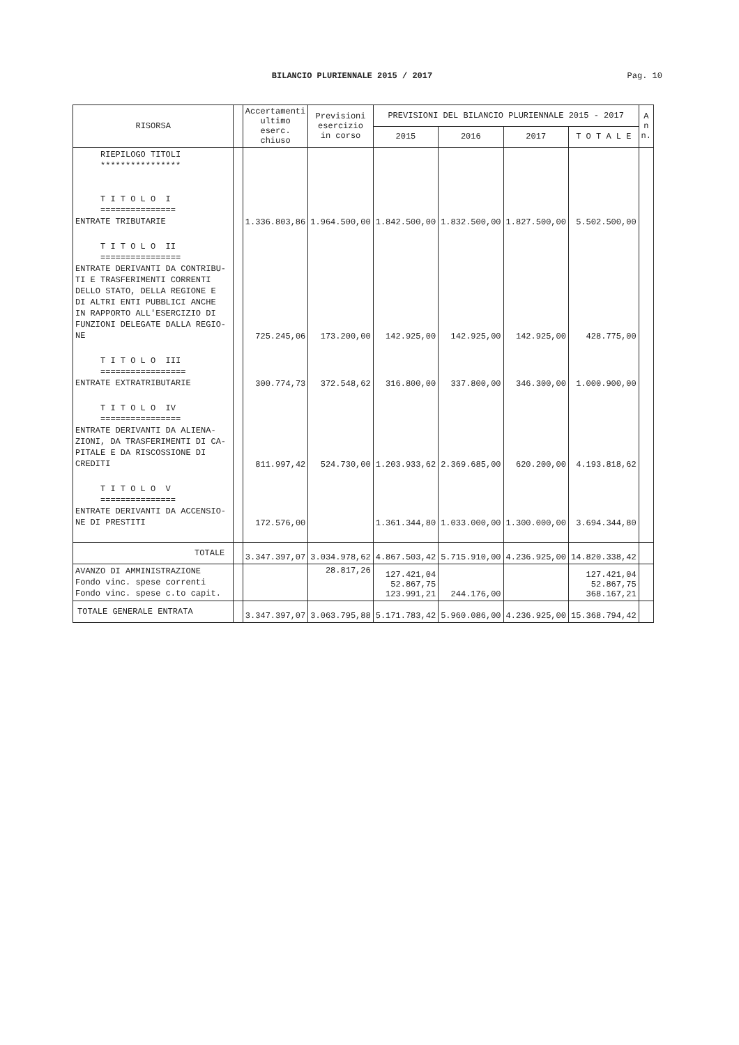BILANCIO PLURIENNALE 2015 / 2017 Pag. 10
| RISORSA | | Accertamenti ultimo eserc. chiuso | Previsioni esercizio in corso | PREVISIONI DEL BILANCIO PLURIENNALE 2015 - 2017 | | | | A n n. |
| --- | --- | --- | --- | --- | --- | --- | --- | --- |
| | | | | 2015 | 2016 | 2017 | T O T A L E | |
| RIEPILOGO TITOLI **************** T I T O L O I =============== ENTRATE TRIBUTARIE | | 1.336.803,86 | 1.964.500,00 | 1.842.500,00 | 1.832.500,00 | 1.827.500,00 | 5.502.500,00 | |
| T I T O L O II ================ ENTRATE DERIVANTI DA CONTRIBU- TI E TRASFERIMENTI CORRENTI DELLO STATO, DELLA REGIONE E DI ALTRI ENTI PUBBLICI ANCHE IN RAPPORTO ALL'ESERCIZIO DI FUNZIONI DELEGATE DALLA REGIO- NE | | 725.245,06 | 173.200,00 | 142.925,00 | 142.925,00 | 142.925,00 | 428.775,00 | |
| T I T O L O III ================= ENTRATE EXTRATRIBUTARIE | | 300.774,73 | 372.548,62 | 316.800,00 | 337.800,00 | 346.300,00 | 1.000.900,00 | |
| T I T O L O IV ================ ENTRATE DERIVANTI DA ALIENA- ZIONI, DA TRASFERIMENTI DI CA- PITALE E DA RISCOSSIONE DI CREDITI | | 811.997,42 | 524.730,00 | 1.203.933,62 | 2.369.685,00 | 620.200,00 | 4.193.818,62 | |
| T I T O L O V =============== ENTRATE DERIVANTI DA ACCENSIO- NE DI PRESTITI | | 172.576,00 | | 1.361.344,80 | 1.033.000,00 | 1.300.000,00 | 3.694.344,80 | |
| TOTALE | | 3.347.397,07 | 3.034.978,62 | 4.867.503,42 | 5.715.910,00 | 4.236.925,00 | 14.820.338,42 | |
| AVANZO DI AMMINISTRAZIONE Fondo vinc. spese correnti Fondo vinc. spese c.to capit. | | | 28.817,26 | 127.421,04 52.867,75 123.991,21 | 244.176,00 | | 127.421,04 52.867,75 368.167,21 | |
| TOTALE GENERALE ENTRATA | | 3.347.397,07 | 3.063.795,88 | 5.171.783,42 | 5.960.086,00 | 4.236.925,00 | 15.368.794,42 | |